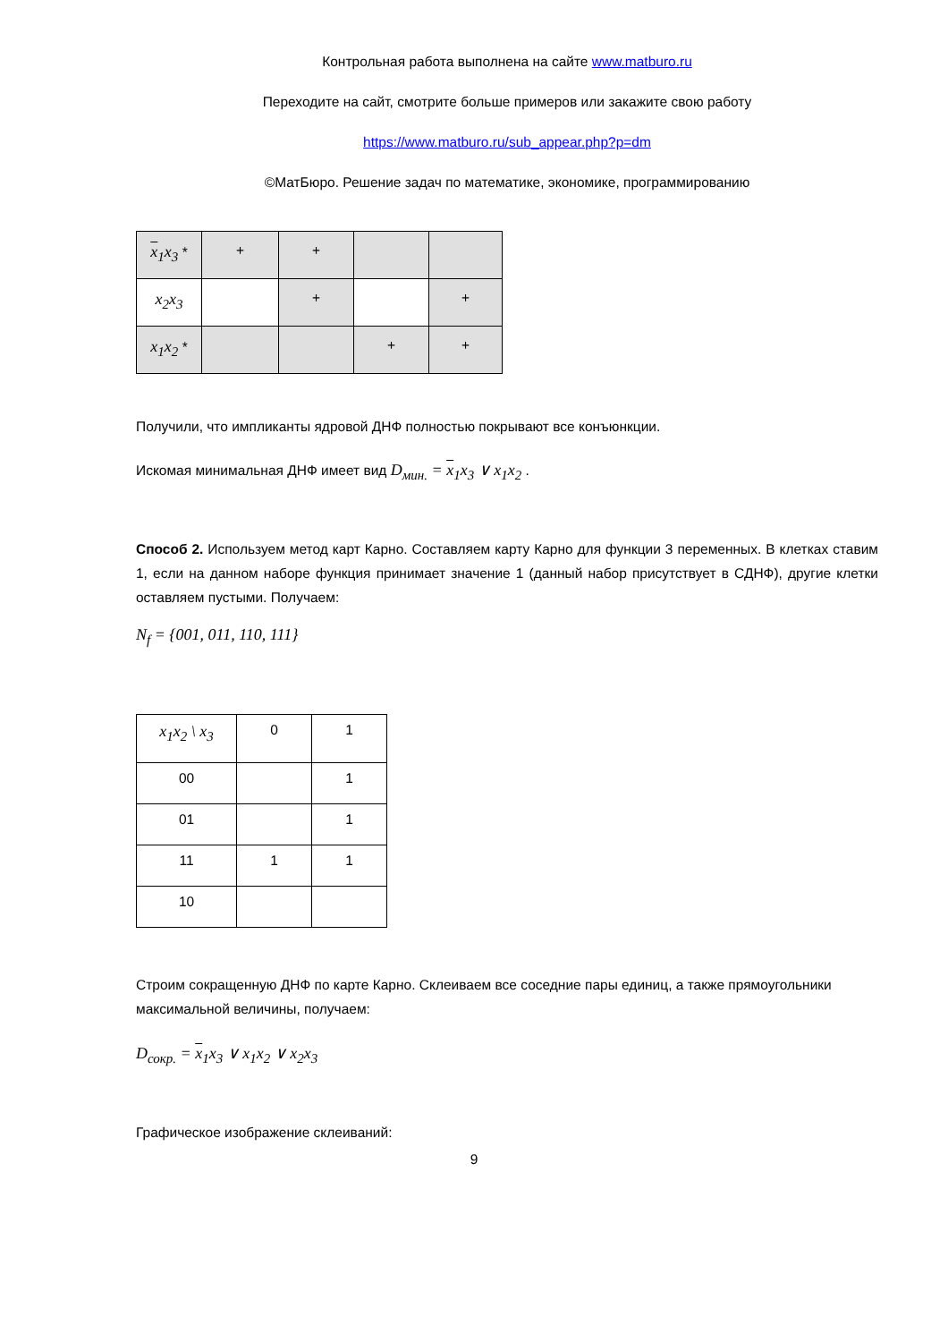Контрольная работа выполнена на сайте www.matburo.ru
Переходите на сайт, смотрите больше примеров или закажите свою работу
https://www.matburo.ru/sub_appear.php?p=dm
©МатБюро. Решение задач по математике, экономике, программированию
| x<sub>1</sub>x<sub>3</sub> * | + | + | | |
| x<sub>2</sub>x<sub>3</sub> | | + | | + |
| x<sub>1</sub>x<sub>2</sub> * | | | + | + |
Получили, что импликанты ядровой ДНФ полностью покрывают все конъюнкции.
Искомая минимальная ДНФ имеет вид D<sub>мин.</sub> = x<sub>1</sub>x<sub>3</sub> ∨ x<sub>1</sub>x<sub>2</sub> .
Способ 2. Используем метод карт Карно. Составляем карту Карно для функции 3 переменных. В клетках ставим 1, если на данном наборе функция принимает значение 1 (данный набор присутствует в СДНФ), другие клетки оставляем пустыми. Получаем:
N<sub>f</sub> = {001, 011, 110, 111}
| x<sub>1</sub>x<sub>2</sub> \ x<sub>3</sub> | 0 | 1 |
| 00 | | 1 |
| 01 | | 1 |
| 11 | 1 | 1 |
| 10 | | |
Строим сокращенную ДНФ по карте Карно. Склеиваем все соседние пары единиц, а также прямоугольники максимальной величины, получаем:
D<sub>сокр.</sub> = x<sub>1</sub>x<sub>3</sub> ∨ x<sub>1</sub>x<sub>2</sub> ∨ x<sub>2</sub>x<sub>3</sub>
Графическое изображение склеиваний:
9